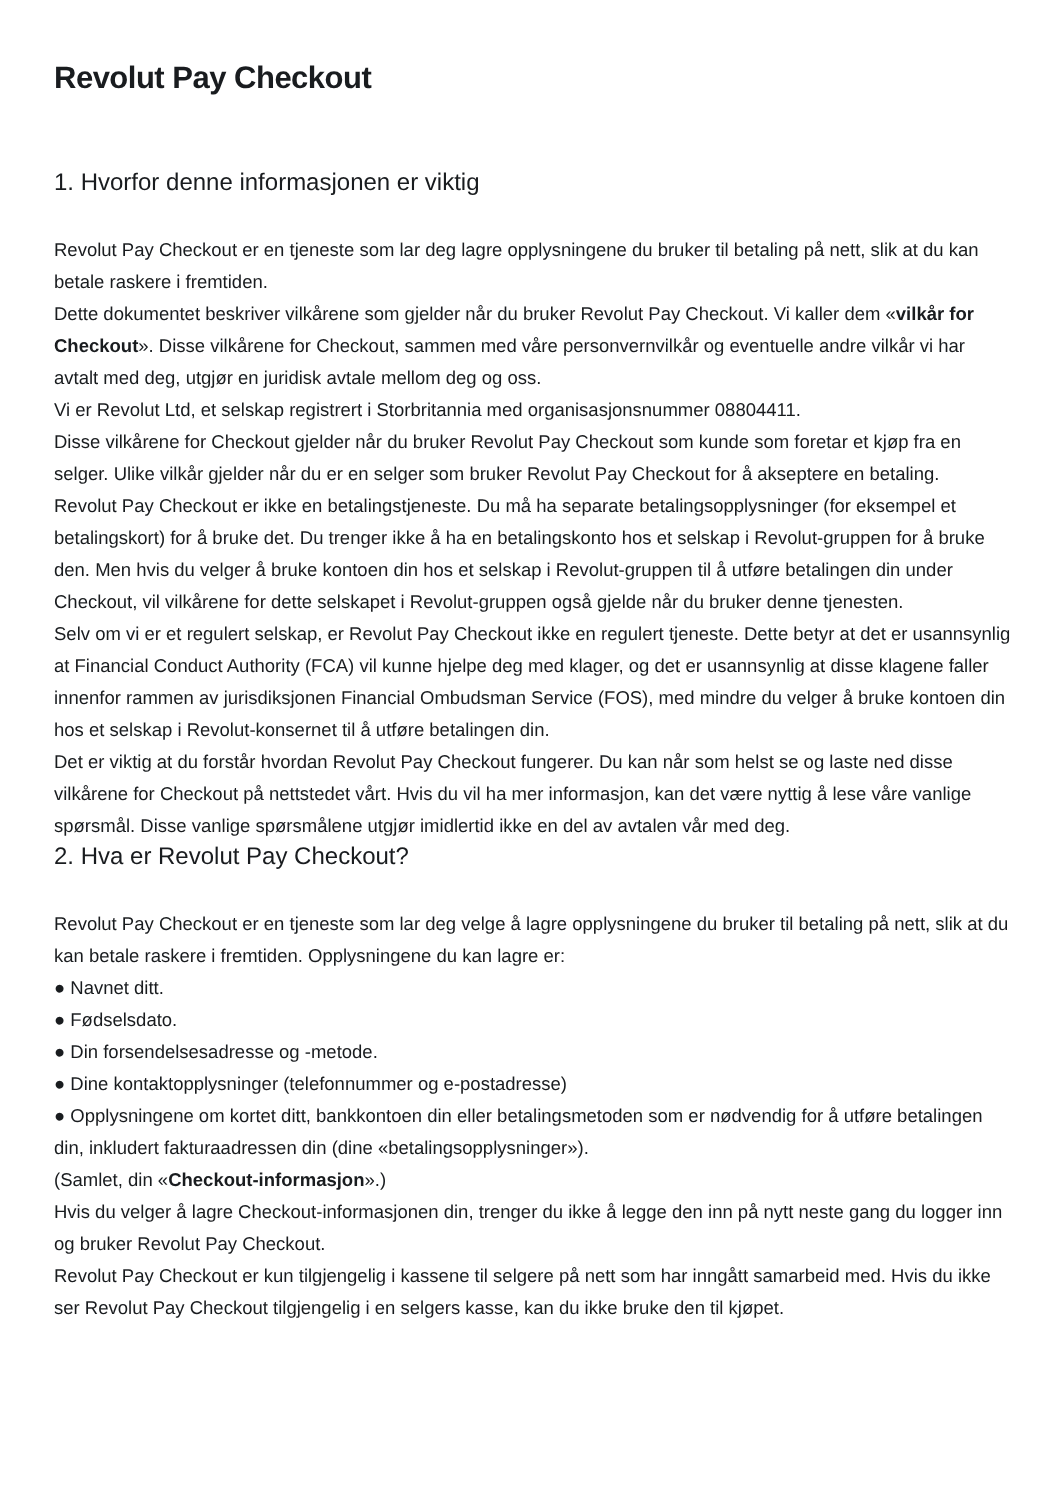Revolut Pay Checkout
1. Hvorfor denne informasjonen er viktig
Revolut Pay Checkout er en tjeneste som lar deg lagre opplysningene du bruker til betaling på nett, slik at du kan betale raskere i fremtiden.
Dette dokumentet beskriver vilkårene som gjelder når du bruker Revolut Pay Checkout. Vi kaller dem «vilkår for Checkout». Disse vilkårene for Checkout, sammen med våre personvernvilkår og eventuelle andre vilkår vi har avtalt med deg, utgjør en juridisk avtale mellom deg og oss.
Vi er Revolut Ltd, et selskap registrert i Storbritannia med organisasjonsnummer 08804411.
Disse vilkårene for Checkout gjelder når du bruker Revolut Pay Checkout som kunde som foretar et kjøp fra en selger. Ulike vilkår gjelder når du er en selger som bruker Revolut Pay Checkout for å akseptere en betaling.
Revolut Pay Checkout er ikke en betalingstjeneste. Du må ha separate betalingsopplysninger (for eksempel et betalingskort) for å bruke det. Du trenger ikke å ha en betalingskonto hos et selskap i Revolut-gruppen for å bruke den. Men hvis du velger å bruke kontoen din hos et selskap i Revolut-gruppen til å utføre betalingen din under Checkout, vil vilkårene for dette selskapet i Revolut-gruppen også gjelde når du bruker denne tjenesten.
Selv om vi er et regulert selskap, er Revolut Pay Checkout ikke en regulert tjeneste. Dette betyr at det er usannsynlig at Financial Conduct Authority (FCA) vil kunne hjelpe deg med klager, og det er usannsynlig at disse klagene faller innenfor rammen av jurisdiksjonen Financial Ombudsman Service (FOS), med mindre du velger å bruke kontoen din hos et selskap i Revolut-konsernet til å utføre betalingen din.
Det er viktig at du forstår hvordan Revolut Pay Checkout fungerer. Du kan når som helst se og laste ned disse vilkårene for Checkout på nettstedet vårt. Hvis du vil ha mer informasjon, kan det være nyttig å lese våre vanlige spørsmål. Disse vanlige spørsmålene utgjør imidlertid ikke en del av avtalen vår med deg.
2. Hva er Revolut Pay Checkout?
Revolut Pay Checkout er en tjeneste som lar deg velge å lagre opplysningene du bruker til betaling på nett, slik at du kan betale raskere i fremtiden. Opplysningene du kan lagre er:
● Navnet ditt.
● Fødselsdato.
● Din forsendelsesadresse og -metode.
● Dine kontaktopplysninger (telefonnummer og e-postadresse)
● Opplysningene om kortet ditt, bankkontoen din eller betalingsmetoden som er nødvendig for å utføre betalingen din, inkludert fakturaadressen din (dine «betalingsopplysninger»).
(Samlet, din «Checkout-informasjon».)
Hvis du velger å lagre Checkout-informasjonen din, trenger du ikke å legge den inn på nytt neste gang du logger inn og bruker Revolut Pay Checkout.
Revolut Pay Checkout er kun tilgjengelig i kassene til selgere på nett som har inngått samarbeid med. Hvis du ikke ser Revolut Pay Checkout tilgjengelig i en selgers kasse, kan du ikke bruke den til kjøpet.